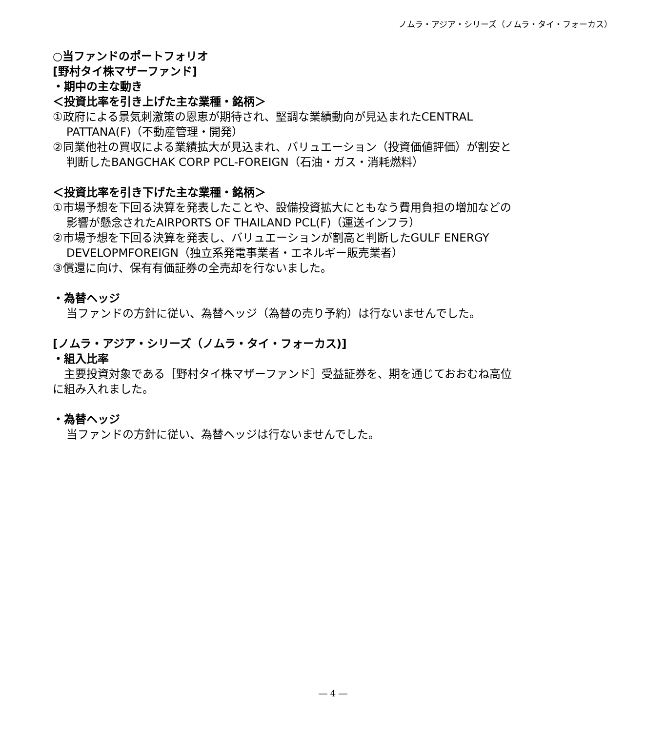ノムラ・アジア・シリーズ（ノムラ・タイ・フォーカス）
○当ファンドのポートフォリオ
[野村タイ株マザーファンド]
・期中の主な動き
＜投資比率を引き上げた主な業種・銘柄＞
①政府による景気刺激策の恩恵が期待され、堅調な業績動向が見込まれたCENTRAL
PATTANA(F)（不動産管理・開発）
②同業他社の買収による業績拡大が見込まれ、バリュエーション（投資価値評価）が割安と
判断したBANGCHAK CORP PCL-FOREIGN（石油・ガス・消耗燃料）
＜投資比率を引き下げた主な業種・銘柄＞
①市場予想を下回る決算を発表したことや、設備投資拡大にともなう費用負担の増加などの
影響が懸念されたAIRPORTS OF THAILAND PCL(F)（運送インフラ）
②市場予想を下回る決算を発表し、バリュエーションが割高と判断したGULF ENERGY
DEVELOPMFOREIGN（独立系発電事業者・エネルギー販売業者）
③償還に向け、保有有価証券の全売却を行ないました。
・為替ヘッジ
当ファンドの方針に従い、為替ヘッジ（為替の売り予約）は行ないませんでした。
[ノムラ・アジア・シリーズ（ノムラ・タイ・フォーカス)]
・組入比率
　主要投資対象である［野村タイ株マザーファンド］受益証券を、期を通じておおむね高位
に組み入れました。
・為替ヘッジ
当ファンドの方針に従い、為替ヘッジは行ないませんでした。
― 4 ―